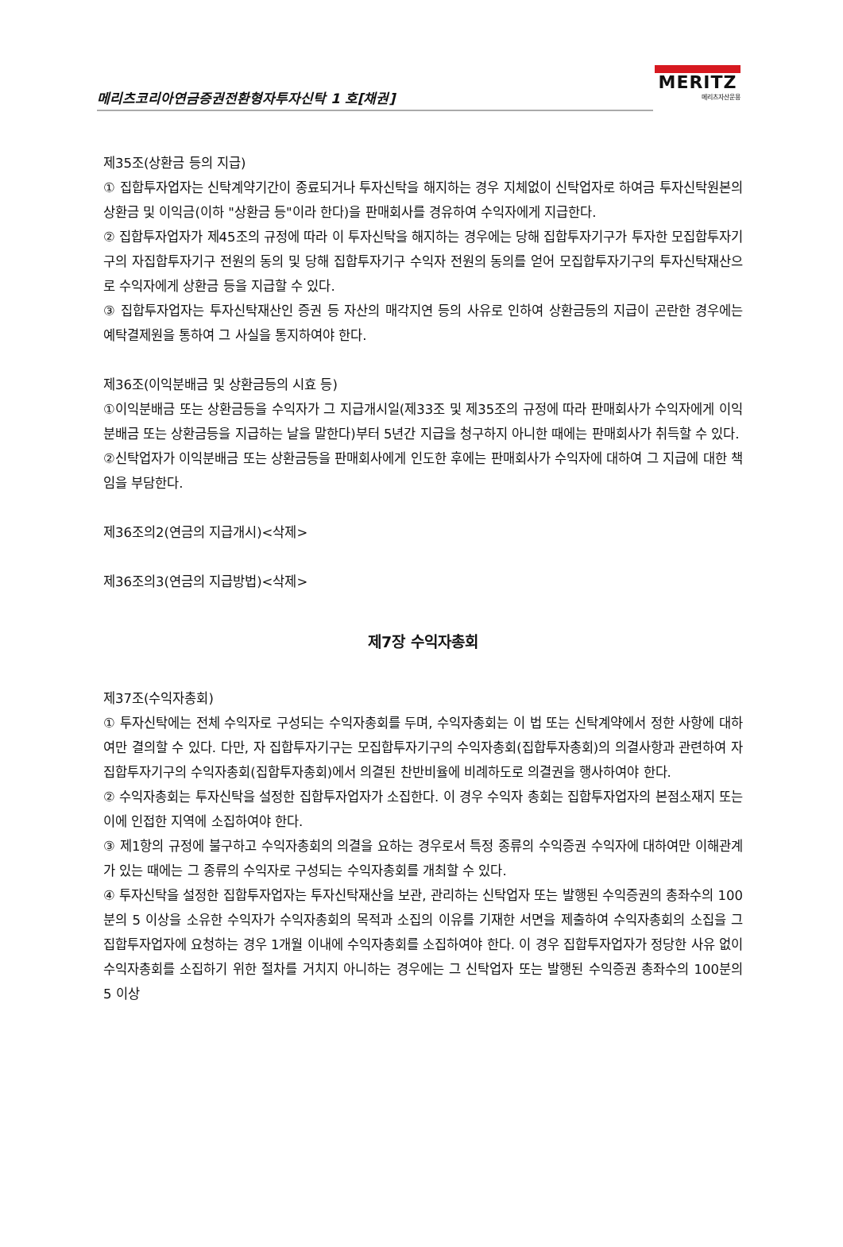메리츠코리아연금증권전환형자투자신탁 1 호[채권]
MERITZ
메리츠자산운용
제35조(상환금 등의 지급)
① 집합투자업자는 신탁계약기간이 종료되거나 투자신탁을 해지하는 경우 지체없이 신탁업자로 하여금 투자신탁원본의 상환금 및 이익금(이하 "상환금 등"이라 한다)을 판매회사를 경유하여 수익자에게 지급한다.
② 집합투자업자가 제45조의 규정에 따라 이 투자신탁을 해지하는 경우에는 당해 집합투자기구가 투자한 모집합투자기구의 자집합투자기구 전원의 동의 및 당해 집합투자기구 수익자 전원의 동의를 얻어 모집합투자기구의 투자신탁재산으로 수익자에게 상환금 등을 지급할 수 있다.
③ 집합투자업자는 투자신탁재산인 증권 등 자산의 매각지연 등의 사유로 인하여 상환금등의 지급이 곤란한 경우에는 예탁결제원을 통하여 그 사실을 통지하여야 한다.
제36조(이익분배금 및 상환금등의 시효 등)
①이익분배금 또는 상환금등을 수익자가 그 지급개시일(제33조 및 제35조의 규정에 따라 판매회사가 수익자에게 이익분배금 또는 상환금등을 지급하는 날을 말한다)부터 5년간 지급을 청구하지 아니한 때에는 판매회사가 취득할 수 있다.
②신탁업자가 이익분배금 또는 상환금등을 판매회사에게 인도한 후에는 판매회사가 수익자에 대하여 그 지급에 대한 책임을 부담한다.
제36조의2(연금의 지급개시)<삭제>
제36조의3(연금의 지급방법)<삭제>
제7장 수익자총회
제37조(수익자총회)
① 투자신탁에는 전체 수익자로 구성되는 수익자총회를 두며, 수익자총회는 이 법 또는 신탁계약에서 정한 사항에 대하여만 결의할 수 있다. 다만, 자 집합투자기구는 모집합투자기구의 수익자총회(집합투자총회)의 의결사항과 관련하여 자 집합투자기구의 수익자총회(집합투자총회)에서 의결된 찬반비율에 비례하도로 의결권을 행사하여야 한다.
② 수익자총회는 투자신탁을 설정한 집합투자업자가 소집한다. 이 경우 수익자 총회는 집합투자업자의 본점소재지 또는 이에 인접한 지역에 소집하여야 한다.
③ 제1항의 규정에 불구하고 수익자총회의 의결을 요하는 경우로서 특정 종류의 수익증권 수익자에 대하여만 이해관계가 있는 때에는 그 종류의 수익자로 구성되는 수익자총회를 개최할 수 있다.
④ 투자신탁을 설정한 집합투자업자는 투자신탁재산을 보관, 관리하는 신탁업자 또는 발행된 수익증권의 총좌수의 100분의 5 이상을 소유한 수익자가 수익자총회의 목적과 소집의 이유를 기재한 서면을 제출하여 수익자총회의 소집을 그 집합투자업자에 요청하는 경우 1개월 이내에 수익자총회를 소집하여야 한다. 이 경우 집합투자업자가 정당한 사유 없이 수익자총회를 소집하기 위한 절차를 거치지 아니하는 경우에는 그 신탁업자 또는 발행된 수익증권 총좌수의 100분의 5 이상